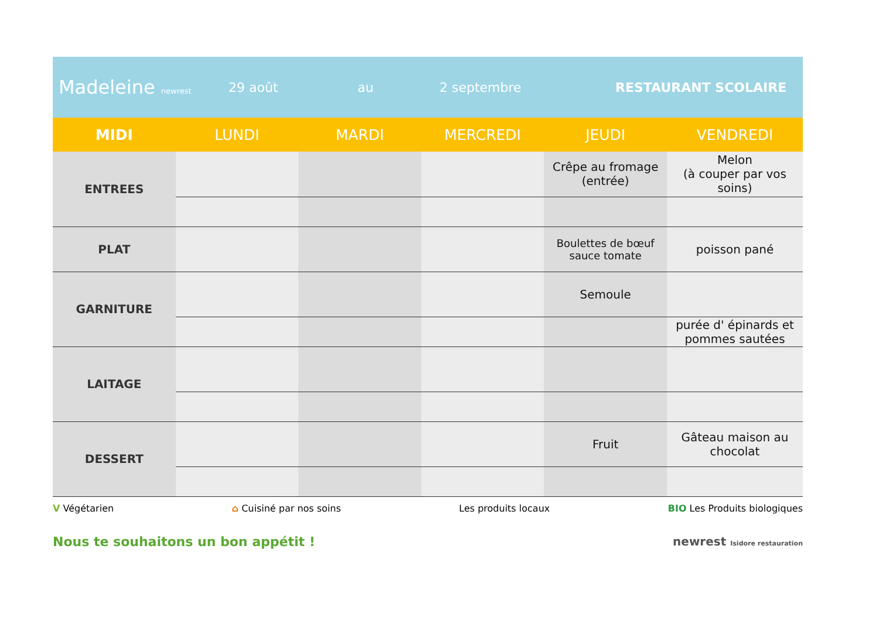Madeleine newrest
29 août au 2 septembre RESTAURANT SCOLAIRE
| MIDI | LUNDI | MARDI | MERCREDI | JEUDI | VENDREDI |
| --- | --- | --- | --- | --- | --- |
| ENTREES | | | | Crêpe au fromage (entrée) | Melon (à couper par vos soins) |
| PLAT | | | | Boulettes de bœuf sauce tomate | poisson pané |
| GARNITURE | | | | Semoule | |
| | | | | | purée d' épinards et pommes sautées |
| LAITAGE | | | | | |
| DESSERT | | | | Fruit | Gâteau maison au chocolat |
V Végétarien ⌂ Cuisiné par nos soins Les produits locaux BIO Les Produits biologiques
Nous te souhaitons un bon appétit ! newrest Isidore restauration